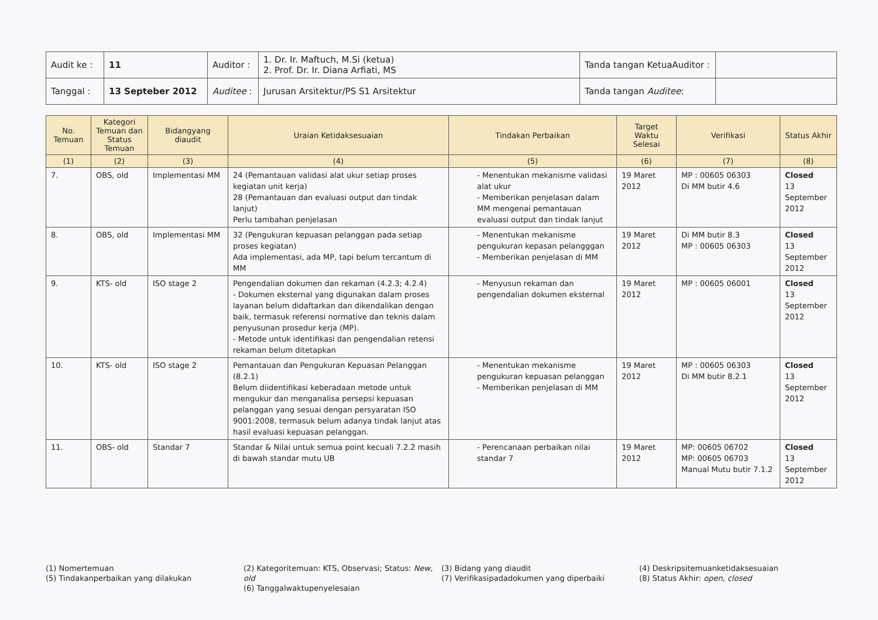| Audit ke : | 11 | Auditor : | 1. Dr. Ir. Maftuch, M.Si (ketua) 2. Prof. Dr. Ir. Diana Arfiati, MS | Tanda tangan KetuaAuditor : | |
| Tanggal : | 13 Septeber 2012 | Auditee : | Jurusan Arsitektur/PS S1 Arsitektur | Tanda tangan Auditee : | |
| No. Temuan | Kategori Temuan dan Status Temuan | Bidangyang diaudit | Uraian Ketidaksesuaian | Tindakan Perbaikan | Target Waktu Selesai | Verifikasi | Status Akhir |
| --- | --- | --- | --- | --- | --- | --- | --- |
| (1) | (2) | (3) | (4) | (5) | (6) | (7) | (8) |
| 7. | OBS, old | Implementasi MM | 24 (Pemantauan validasi alat ukur setiap proses kegiatan unit kerja) 28 (Pemantauan dan evaluasi output dan tindak lanjut) Perlu tambahan penjelasan | - Menentukan mekanisme validasi alat ukur - Memberikan penjelasan dalam MM mengenai pemantauan evaluasi output dan tindak lanjut | 19 Maret 2012 | MP : 00605 06303 Di MM butir 4.6 | Closed 13 September 2012 |
| 8. | OBS, old | Implementasi MM | 32 (Pengukuran kepuasan pelanggan pada setiap proses kegiatan) Ada implementasi, ada MP, tapi belum tercantum di MM | - Menentukan mekanisme pengukuran kepasan pelangggan - Memberikan penjelasan di MM | 19 Maret 2012 | Di MM butir 8.3 MP : 00605 06303 | Closed 13 September 2012 |
| 9. | KTS- old | ISO stage 2 | Pengendalian dokumen dan rekaman (4.2.3; 4.2.4) - Dokumen eksternal yang digunakan dalam proses layanan belum didaftarkan dan dikendalikan dengan baik, termasuk referensi normative dan teknis dalam penyusunan prosedur kerja (MP). - Metode untuk identifikasi dan pengendalian retensi rekaman belum ditetapkan | - Menyusun rekaman dan pengendalian dokumen eksternal | 19 Maret 2012 | MP : 00605 06001 | Closed 13 September 2012 |
| 10. | KTS- old | ISO stage 2 | Pemantauan dan Pengukuran Kepuasan Pelanggan (8.2.1) Belum diidentifikasi keberadaan metode untuk mengukur dan menganalisa persepsi kepuasan pelanggan yang sesuai dengan persyaratan ISO 9001:2008, termasuk belum adanya tindak lanjut atas hasil evaluasi kepuasan pelanggan. | - Menentukan mekanisme pengukuran kepuasan pelanggan - Memberikan penjelasan di MM | 19 Maret 2012 | MP : 00605 06303 Di MM butir 8.2.1 | Closed 13 September 2012 |
| 11. | OBS- old | Standar 7 | Standar & Nilai untuk semua point kecuali 7.2.2 masih di bawah standar mutu UB | - Perencanaan perbaikan nilai standar 7 | 19 Maret 2012 | MP: 00605 06702 MP: 00605 06703 Manual Mutu butir 7.1.2 | Closed 13 September 2012 |
(1) Nomertemuan
(5) Tindakanperbaikan yang dilakukan
(2) Kategoritemuan: KTS, Observasi; Status: New, old
(6) Tanggalwaktupenyelesaian
(3) Bidang yang diaudit
(7) Verifikasipadadokumen yang diperbaiki
(4) Deskripsitemuanketidaksesuaian
(8) Status Akhir: open, closed